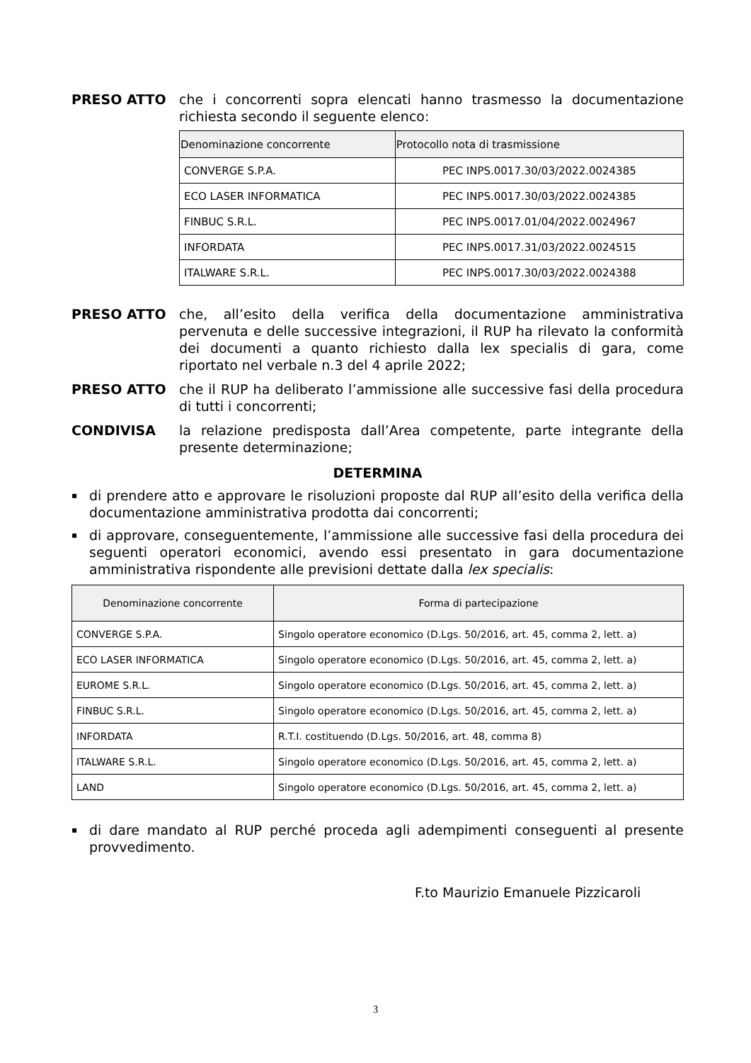PRESO ATTO che i concorrenti sopra elencati hanno trasmesso la documentazione richiesta secondo il seguente elenco:
| Denominazione concorrente | Protocollo nota di trasmissione |
| --- | --- |
| CONVERGE S.P.A. | PEC INPS.0017.30/03/2022.0024385 |
| ECO LASER INFORMATICA | PEC INPS.0017.30/03/2022.0024385 |
| FINBUC S.R.L. | PEC INPS.0017.01/04/2022.0024967 |
| INFORDATA | PEC INPS.0017.31/03/2022.0024515 |
| ITALWARE S.R.L. | PEC INPS.0017.30/03/2022.0024388 |
PRESO ATTO che, all’esito della verifica della documentazione amministrativa pervenuta e delle successive integrazioni, il RUP ha rilevato la conformità dei documenti a quanto richiesto dalla lex specialis di gara, come riportato nel verbale n.3 del 4 aprile 2022;
PRESO ATTO che il RUP ha deliberato l’ammissione alle successive fasi della procedura di tutti i concorrenti;
CONDIVISA la relazione predisposta dall’Area competente, parte integrante della presente determinazione;
DETERMINA
▪
di prendere atto e approvare le risoluzioni proposte dal RUP all’esito della verifica della documentazione amministrativa prodotta dai concorrenti;
▪
di approvare, conseguentemente, l’ammissione alle successive fasi della procedura dei seguenti operatori economici, avendo essi presentato in gara documentazione amministrativa rispondente alle previsioni dettate dalla lex specialis:
| Denominazione concorrente | Forma di partecipazione |
| --- | --- |
| CONVERGE S.P.A. | Singolo operatore economico (D.Lgs. 50/2016, art. 45, comma 2, lett. a) |
| ECO LASER INFORMATICA | Singolo operatore economico (D.Lgs. 50/2016, art. 45, comma 2, lett. a) |
| EUROME S.R.L. | Singolo operatore economico (D.Lgs. 50/2016, art. 45, comma 2, lett. a) |
| FINBUC S.R.L. | Singolo operatore economico (D.Lgs. 50/2016, art. 45, comma 2, lett. a) |
| INFORDATA | R.T.I. costituendo (D.Lgs. 50/2016, art. 48, comma 8) |
| ITALWARE S.R.L. | Singolo operatore economico (D.Lgs. 50/2016, art. 45, comma 2, lett. a) |
| LAND | Singolo operatore economico (D.Lgs. 50/2016, art. 45, comma 2, lett. a) |
▪
di dare mandato al RUP perché proceda agli adempimenti conseguenti al presente provvedimento.
F.to Maurizio Emanuele Pizzicaroli
3